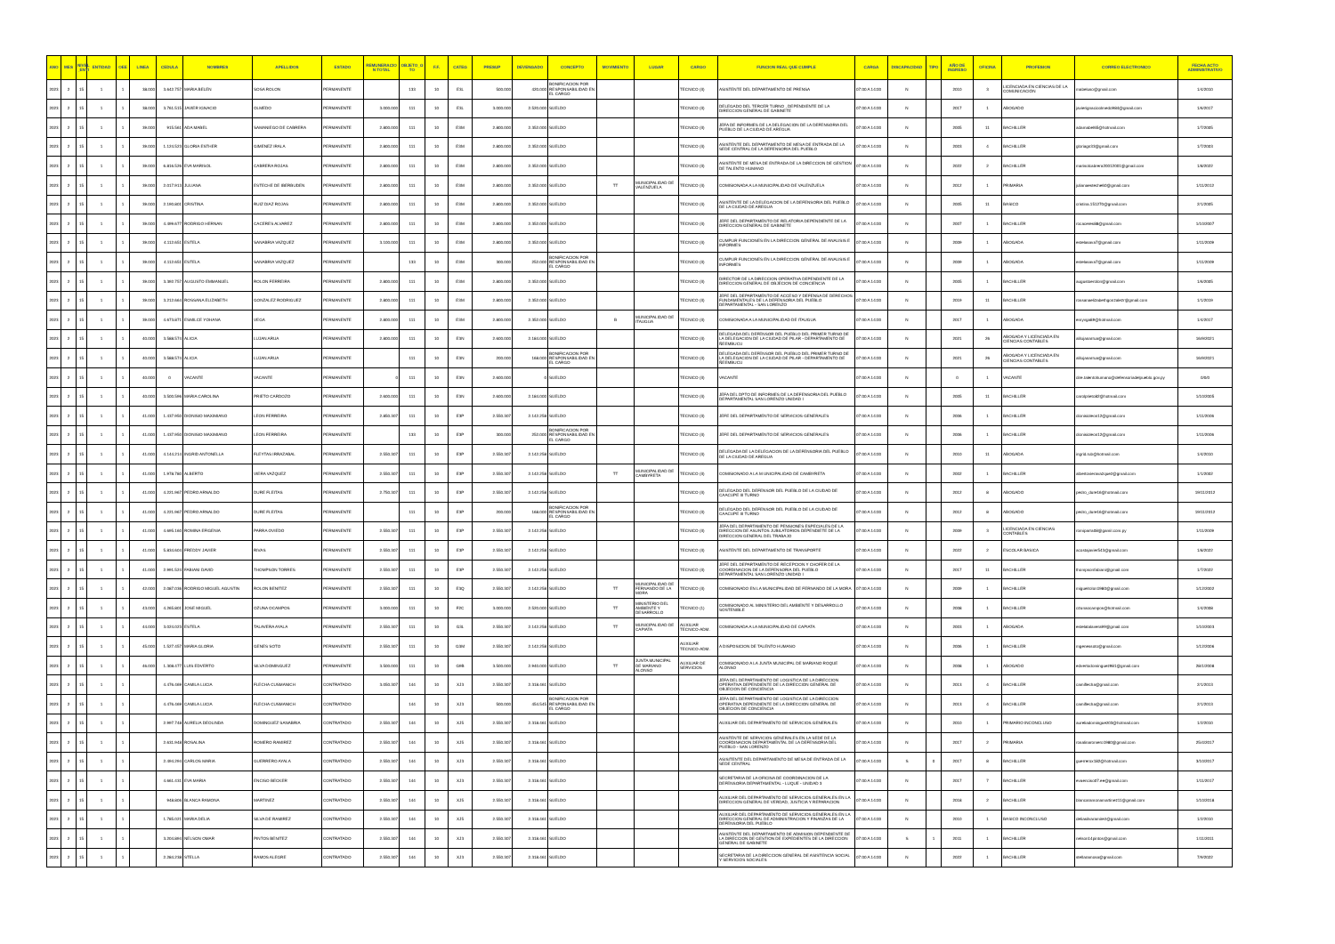| ANO | MES | NIVEL _ENTI | ENTIDAD | OEE | LINEA | CEDULA | NOMBRES | APELLIDOS | ESTADO | REMUNERACIO N TOTAL | OBJETO_G TO | F.F. | CATEG | PRESUP | DEVENGADO | CONCEPTO | MOVIMIENTO | LUGAR | CARGO | FUNCION REAL QUE CUMPLE | CARGA | DISCAPACIDAD | TIPO | AÑO DE INGRESO | OFICINA | PROFESION | CORREO ELECTRONICO | FECHA ACTO ADMINISTRATIVO |
| --- | --- | --- | --- | --- | --- | --- | --- | --- | --- | --- | --- | --- | --- | --- | --- | --- | --- | --- | --- | --- | --- | --- | --- | --- | --- | --- | --- | --- |
| 2023 | 2 | 15 | 1 | 1 | 38.000 | 3.642.757 | MARIA BELEN | SOSA ROLON | PERMANENTE | | 133 | 10 | E3L | 500.000 | 420.000 | BONIFICACION POR RESPONSABILIDAD EN EL CARGO | | | TECNICO (II) | ASISTENTE DEL DEPARTAMENTO DE PRENSA | 07:00 A 14:00 | N | | 2010 | 3 | LICENCIADA EN CIENCIAS DE LA COMUNICACIÓN | mabeluso@gmail.com | 1/4/2010 |
| 2023 | 2 | 15 | 1 | 1 | 38.000 | 3.761.515 | JAVIER IGNACIO | OLMEDO | PERMANENTE | 3.000.000 | 111 | 10 | E3L | 3.000.000 | 2.520.000 | SUELDO | | | TECNICO (II) | DELEGADO DEL TERCER TURNO , DEPENDIENTE DE LA DIRECCION GENERAL DE GABINETE | 07:00 A 14:00 | N | | 2017 | 1 | ABOGADO | javierignacioolmedo984@gmail.com | 1/6/2017 |
| 2023 | 2 | 15 | 1 | 1 | 39.000 | 915.561 | ADA MABEL | SAMANIEGO DE CABRERA | PERMANENTE | 2.800.000 | 111 | 10 | E3M | 2.800.000 | 2.352.000 | SUELDO | | | TECNICO (II) | JEFA DE INFORMES DE LA DELEGACION DE LA DEFENSORIA DEL PUEBLO DE LA CIUDAD DE AREGUA | 07:00 A 14:00 | N | | 2005 | 11 | BACHILLER | adamabel65@hotmail.com | 1/7/2005 |
| 2023 | 2 | 15 | 1 | 1 | 39.000 | 1.124.523 | GLORIA ESTHER | GIMENEZ IRALA | PERMANENTE | 2.800.000 | 111 | 10 | E3M | 2.800.000 | 2.352.000 | SUELDO | | | TECNICO (II) | ASISTENTE DEL DEPARTAMENTO DE MESA DE ENTRADA DE LA SEDE CENTRAL DE LA DEFENSORIA DEL PUEBLO | 07:00 A 14:00 | N | | 2003 | 4 | BACHILLER | gloriagn33@gmail.com | 1/7/2003 |
| 2023 | 2 | 15 | 1 | 1 | 39.000 | 6.816.526 | EVA MARISOL | CABRERA ROJAS | PERMANENTE | 2.800.000 | 111 | 10 | E3M | 2.800.000 | 2.352.000 | SUELDO | | | TECNICO (II) | ASISTENTE DE MESA DE ENTRADA DE LA DIRECCION DE GESTION DE TALENTO HUMANO | 07:00 A 14:00 | N | | 2022 | 2 | BACHILLER | marisolcabrera20012001@gmail.com | 1/8/2022 |
| 2023 | 2 | 15 | 1 | 1 | 39.000 | 2.017.913 | JULIANA | ESTECHE DE IBERBUDEN | PERMANENTE | 2.800.000 | 111 | 10 | E3M | 2.800.000 | 2.352.000 | SUELDO | TT | MUNICIPALIDAD DE VALENZUELA | TECNICO (II) | COMISIONADA A LA MUNICIPALIDAD DE VALENZUELA | 07:00 A 14:00 | N | | 2012 | 1 | PRIMARIA | julianaesteche60@gmail.com | 1/11/2012 |
| 2023 | 2 | 15 | 1 | 1 | 39.000 | 2.190.801 | CRISTINA | RUIZ DIAZ ROJAS | PERMANENTE | 2.800.000 | 111 | 10 | E3M | 2.800.000 | 2.352.000 | SUELDO | | | TECNICO (II) | ASISTENTE DE LA DELEGACION DE LA DEFENSORIA DEL PUEBLO DE LA CIUDAD DE AREGUA | 07:00 A 14:00 | N | | 2005 | 11 | BASICO | cristina.151270@gmail.com | 2/1/2005 |
| 2023 | 2 | 15 | 1 | 1 | 39.000 | 4.499.677 | RODRIGO HERNAN | CACERES ALVAREZ | PERMANENTE | 2.800.000 | 111 | 10 | E3M | 2.800.000 | 2.352.000 | SUELDO | | | TECNICO (II) | JEFE DEL DEPARTAMENTO DE RELATORIA DEPENDIENTE DE LA DIRECCION GENERAL DE GABINETE | 07:00 A 14:00 | N | | 2007 | 1 | BACHILLER | rocaceres88@gmail.com | 1/10/2007 |
| 2023 | 2 | 15 | 1 | 1 | 39.000 | 4.112.651 | ESTELA | SANABRIA VAZQUEZ | PERMANENTE | 3.100.000 | 111 | 10 | E3M | 2.800.000 | 2.352.000 | SUELDO | | | TECNICO (II) | CUMPLIR FUNCIONES EN LA DIRECCION GENERAL DE ANALISIS E INFORMES | 07:00 A 14:00 | N | | 2009 | 1 | ABOGADA | estelasava7@gmail.com | 1/11/2009 |
| 2023 | 2 | 15 | 1 | 1 | 39.000 | 4.112.651 | ESTELA | SANABRIA VAZQUEZ | PERMANENTE | | 133 | 10 | E3M | 300.000 | 252.000 | BONIFICACION POR RESPONSABILIDAD EN EL CARGO | | | TECNICO (II) | CUMPLIR FUNCIONES EN LA DIRECCION GENERAL DE ANALISIS E INFORMES | 07:00 A 14:00 | N | | 2009 | 1 | ABOGADA | estelasava7@gmail.com | 1/11/2009 |
| 2023 | 2 | 15 | 1 | 1 | 39.000 | 3.392.757 | AUGUSTO EMMANUEL | ROLON FERREIRA | PERMANENTE | 2.800.000 | 111 | 10 | E3M | 2.800.000 | 2.352.000 | SUELDO | | | TECNICO (II) | DIRECTOR DE LA DIRECCION OPERATIVA DEPENDIENTE DE LA DIRECCION GENERAL DE OBJECION DE CONCIENCIA | 07:00 A 14:00 | N | | 2005 | 1 | BACHILLER | augustoerolon@gmail.com | 1/6/2005 |
| 2023 | 2 | 15 | 1 | 1 | 39.000 | 3.212.664 | ROSSANA ELIZABETH | GONZALEZ RODRIGUEZ | PERMANENTE | 2.800.000 | 111 | 10 | E3M | 2.800.000 | 2.352.000 | SUELDO | | | TECNICO (II) | JEFE DEL DEPARTAMENTO DE ACCESO Y DEFENSA DE DERECHOS FUNDAMENTALES DE LA DEFENSORIA DEL PUEBLO DEPARTAMENTAL - SAN LORENZO | 07:00 A 14:00 | N | | 2019 | 11 | BACHILLER | rossanaelizabethgonzalezr@gmail.com | 1/1/2019 |
| 2023 | 2 | 15 | 1 | 1 | 39.000 | 4.673.871 | ESMILCE YOHANA | VEGA | PERMANENTE | 2.800.000 | 111 | 10 | E3M | 2.800.000 | 2.352.000 | SUELDO | B | MUNICIPALIDAD DE ITAUGUA | TECNICO (II) | COMISIONADA A LA MUNICIPALIDAD DE ITAUGUA | 07:00 A 14:00 | N | | 2017 | 1 | ABOGADA | emyvga89@hotmail.com | 1/4/2017 |
| 2023 | 2 | 15 | 1 | 1 | 40.000 | 3.588.574 | ALICIA | LUJAN ARUA | PERMANENTE | 2.800.000 | 111 | 10 | E3N | 2.600.000 | 2.184.000 | SUELDO | | | TECNICO (II) | DELEGADA DEL DEFENSOR DEL PUEBLO DEL PRIMER TURNO DE LA DELEGACION DE LA CIUDAD DE PILAR - DEPARTAMENTO DE ÑEEMBUCU | 07:00 A 14:00 | N | | 2021 | 26 | ABOGADA Y LICENCIADA EN CIENCIAS CONTABLES | alilujanarrua@gmail.com | 16/9/2021 |
| 2023 | 2 | 15 | 1 | 1 | 40.000 | 3.588.574 | ALICIA | LUJAN ARUA | PERMANENTE | | 111 | 10 | E3N | 200.000 | 168.000 | BONIFICACION POR RESPONSABILIDAD EN EL CARGO | | | TECNICO (II) | DELEGADA DEL DEFENSOR DEL PUEBLO DEL PRIMER TURNO DE LA DELEGACION DE LA CIUDAD DE PILAR - DEPARTAMENTO DE ÑEEMBUCU | 07:00 A 14:00 | N | | 2021 | 26 | ABOGADA Y LICENCIADA EN CIENCIAS CONTABLES | alilujanarrua@gmail.com | 16/9/2021 |
| 2023 | 2 | 15 | 1 | 1 | 40.000 | 0 | VACANTE | VACANTE | PERMANENTE | 0 | 111 | 10 | E3N | 2.600.000 | 0 | SUELDO | | | TECNICO (II) | VACANTE | 07:00 A 14:00 | N | | 0 | 1 | VACANTE | dire.talentohumano@defensoriadelpueblo.gov.py | 0/0/0 |
| 2023 | 2 | 15 | 1 | 1 | 40.000 | 3.500.596 | MARIA CAROLINA | PRIETO CARDOZO | PERMANENTE | 2.600.000 | 111 | 10 | E3N | 2.600.000 | 2.184.000 | SUELDO | | | TECNICO (II) | JEFA DEL DPTO DE INFORMES DE LA DEFENSORIA DEL PUEBLO DEPARTAMENTAL SAN LORENZO UNIDAD I | 07:00 A 14:00 | N | | 2005 | 11 | BACHILLER | carolprieto82@hotmail.com | 1/10/2005 |
| 2023 | 2 | 15 | 1 | 1 | 41.000 | 1.437.950 | DIONISIO MAXIMIANO | LEON FERREIRA | PERMANENTE | 2.850.307 | 111 | 10 | E3P | 2.550.307 | 2.142.258 | SUELDO | | | TECNICO (II) | JEFE DEL DEPARTAMENTO DE SERVICIOS GENERALES | 07:00 A 14:00 | N | | 2006 | 1 | BACHILLER | dionisioleon12@gmail.com | 1/11/2006 |
| 2023 | 2 | 15 | 1 | 1 | 41.000 | 1.437.950 | DIONISIO MAXIMIANO | LEON FERREIRA | PERMANENTE | | 133 | 10 | E3P | 300.000 | 252.000 | BONIFICACION POR RESPONSABILIDAD EN EL CARGO | | | TECNICO (II) | JEFE DEL DEPARTAMENTO DE SERVICIOS GENERALES | 07:00 A 14:00 | N | | 2006 | 1 | BACHILLER | dionisioleon12@gmail.com | 1/11/2006 |
| 2023 | 2 | 15 | 1 | 1 | 41.000 | 4.144.214 | INGRID ANTONELLA | FLEYTAS IRRAZABAL | PERMANENTE | 2.550.307 | 111 | 10 | E3P | 2.550.307 | 2.142.258 | SUELDO | | | TECNICO (II) | DELEGADA DE LA DELEGACION DE LA DEFENSORIA DEL PUEBLO DE LA CIUDAD DE AREGUA | 07:00 A 14:00 | N | | 2010 | 11 | ABOGADA | ingrid.rub@hotmail.com | 1/4/2010 |
| 2023 | 2 | 15 | 1 | 1 | 41.000 | 1.978.780 | ALBERTO | VIERA VAZQUEZ | PERMANENTE | 2.550.307 | 111 | 10 | E3P | 2.550.307 | 2.142.258 | SUELDO | TT | MUNICIPALIDAD DE CAMBYRETA | TECNICO (II) | COMISIONADO A LA M UNICIPALIDAD DE CAMBYRETA | 07:00 A 14:00 | N | | 2002 | 1 | BACHILLER | albertovieravazquez@gmail.com | 1/1/2002 |
| 2023 | 2 | 15 | 1 | 1 | 41.000 | 4.221.967 | PEDRO ARNALDO | DURE FLEITAS | PERMANENTE | 2.750.307 | 111 | 10 | E3P | 2.550.307 | 2.142.258 | SUELDO | | | TECNICO (II) | DELEGADO DEL DEFENSOR DEL PUEBLO DE LA CIUDAD DE CAACUPE III TURNO | 07:00 A 14:00 | N | | 2012 | 8 | ABOGADO | pedro_dure16@hotmail.com | 19/11/2012 |
| 2023 | 2 | 15 | 1 | 1 | 41.000 | 4.221.967 | PEDRO ARNALDO | DURE FLEITAS | PERMANENTE | | 111 | 10 | E3P | 200.000 | 168.000 | BONIFICACION POR RESPONSABILIDAD EN EL CARGO | | | TECNICO (II) | DELEGADO DEL DEFENSOR DEL PUEBLO DE LA CIUDAD DE CAACUPE III TURNO | 07:00 A 14:00 | N | | 2012 | 8 | ABOGADO | pedro_dure16@hotmail.com | 19/11/2012 |
| 2023 | 2 | 15 | 1 | 1 | 41.000 | 4.695.160 | ROMINA EFIGENIA | PARRA OVIEDO | PERMANENTE | 2.550.307 | 111 | 10 | E3P | 2.550.307 | 2.142.258 | SUELDO | | | TECNICO (II) | JEFA DEL DEPARTAMENTO DE PENSIONES ESPECIALES DE LA DIRECCION DE ASUNTOS JUBILATORIOS DEPENDIETE DE LA DIRECCION GENERAL DEL TRABAJO | 07:00 A 14:00 | N | | 2009 | 3 | LICENCIADA EN CIENCIAS CONTABLES | romiparra08@gamil.com.py | 1/11/2009 |
| 2023 | 2 | 15 | 1 | 1 | 41.000 | 5.834.604 | FREDDY JAVIER | RIVAS | PERMANENTE | 2.550.307 | 111 | 10 | E3P | 2.550.307 | 2.142.258 | SUELDO | | | TECNICO (II) | ASISTENTE DEL DEPARTAMENTO DE TRANSPORTE | 07:00 A 14:00 | N | | 2022 | 2 | ESCOLAR BASICA | acostajavier543@gmail.com | 1/8/2022 |
| 2023 | 2 | 15 | 1 | 1 | 41.000 | 2.991.524 | FABIANI DAVID | THOMPSON TORRES | PERMANENTE | 2.550.307 | 111 | 10 | E3P | 2.550.307 | 2.142.258 | SUELDO | | | TECNICO (II) | JEFE DEL DEPARTAMENTO DE RECEPCION Y CHOFER DE LA COORDINACION DE LA DEFENSORIA DEL PUEBLO DEPARTAMENTAL SAN LORENZO UNIDAD I | 07:00 A 14:00 | N | | 2017 | 11 | BACHILLER | thompsonfabiani@gmail.com | 1/7/2022 |
| 2023 | 2 | 15 | 1 | 1 | 42.000 | 2.087.036 | RODRIGO MIGUEL AGUSTIN | ROLON BENITEZ | PERMANENTE | 2.550.307 | 111 | 10 | E3Q | 2.550.307 | 2.142.258 | SUELDO | TT | MUNICIPALIDAD DE FERNANDO DE LA MORA | TECNICO (II) | COMISIONADO EN LA MUNICIPALIDAD DE FERNANDO DE LA MORA | 07:00 A 14:00 | N | | 2009 | 1 | BACHILLER | miguelrolon1980@gmail.com | 1/12/2002 |
| 2023 | 2 | 15 | 1 | 1 | 43.000 | 4.265.801 | JOSE MIGUEL | OZUNA OCAMPOS | PERMANENTE | 3.000.000 | 111 | 10 | F2C | 3.000.000 | 2.520.000 | SUELDO | TT | MINISTERIO DEL AMBIENTE Y DESARROLLO | TECNICO (1) | COMISIONADO AL MINISTERIO DEL AMBIENTE Y DESARROLLO SOSTENIBLE | 07:00 A 14:00 | N | | 2008 | 1 | BACHILLER | ozunaocampos@hotmail.com | 1/4/2008 |
| 2023 | 2 | 15 | 1 | 1 | 44.000 | 3.024.023 | ESTELA | TALAVERA AYALA | PERMANENTE | 2.550.307 | 111 | 10 | G3L | 2.550.307 | 2.142.258 | SUELDO | TT | MUNICIPALIDAD DE CAPIATA | AUXILIAR TECNICO-ADM. | COMISIONADA A LA MUNICIPALIDAD DE CAPIATA | 07:00 A 14:00 | N | | 2003 | 1 | ABOGADA | estelatalavera99@gmail.com | 1/10/2003 |
| 2023 | 2 | 15 | 1 | 1 | 45.000 | 1.527.457 | MARIA GLORIA | GENES SOTO | PERMANENTE | 2.550.307 | 111 | 10 | G3M | 2.550.307 | 2.142.258 | SUELDO | | | AUXILIAR TECNICO-ADM. | A DISPOSICION DE TALENTO HUMANO | 07:00 A 14:00 | N | | 2006 | 1 | BACHILLER | mgenessoto@gmail.com | 1/12/2006 |
| 2023 | 2 | 15 | 1 | 1 | 46.000 | 1.308.477 | LUIS EDVERTO | SILVA DOMINGUEZ | PERMANENTE | 3.500.000 | 111 | 10 | G9B | 3.500.000 | 2.940.000 | SUELDO | TT | JUNTA MUNICIPAL DE MARIANO ALONSO | AUXILIAR DE SERVICIOS | COMISIONADO A LA JUNTA MUNICIPAL DE MARIANO ROQUE ALONSO | 07:00 A 14:00 | N | | 2008 | 1 | ABOGADO | edvertodominguez981@gmail.com | 28/1/2008 |
| 2023 | 2 | 15 | 1 | 1 | | 4.476.469 | CAMILA LUCIA | FLECHA CUSMANICH | CONTRATADO | 3.050.307 | 144 | 10 | XJ3 | 2.550.307 | 2.318.461 | SUELDO | | | | JEFA DEL DEPARTAMENTO DE LOGISTICA DE LA DIRECCION OPERATIVA DEPENDIENTE DE LA DIRECCION GENERAL DE OBJECION DE CONCIENCIA | 07:00 A 14:00 | N | | 2013 | 4 | BACHILLER | camiflecha@gmail.com | 2/1/2013 |
| 2023 | 2 | 15 | 1 | 1 | | 4.476.469 | CAMILA LUCIA | FLECHA CUSMANICH | CONTRATADO | | 144 | 10 | XJ3 | 500.000 | 454.545 | BONIFICACION POR RESPONSABILIDAD EN EL CARGO | | | | JEFA DEL DEPARTAMENTO DE LOGISTICA DE LA DIRECCION OPERATIVA DEPENDIENTE DE LA DIRECCION GENERAL DE OBJECION DE CONCIENCIA | 07:00 A 14:00 | N | | 2013 | 4 | BACHILLER | camiflecha@gmail.com | 2/1/2013 |
| 2023 | 2 | 15 | 1 | 1 | | 2.997.748 | AURELIA DEOLINDA | DOMINGUEZ SANABRIA | CONTRATADO | 2.550.307 | 144 | 10 | XJ5 | 2.550.307 | 2.318.461 | SUELDO | | | | AUXILIAR DEL DEPARTAMENTO DE SERVICIOS GENERALES | 07:00 A 14:00 | N | | 2010 | 1 | PRIMARIO INCONCLUSO | aureliadominguez03@hotmail.com | 1/2/2010 |
| 2023 | 2 | 15 | 1 | 1 | | 2.631.948 | ROSALINA | ROMERO RAMIREZ | CONTRATADO | 2.550.307 | 144 | 10 | XJ5 | 2.550.307 | 2.318.461 | SUELDO | | | | ASISTENTE DE SERVICIOS GENERALES EN LA SEDE DE LA COORDINACION DEPARTAMENTAL DE LA DEFENSORIA DEL PUEBLO - SAN LORENZO | 07:00 A 14:00 | N | | 2017 | 2 | PRIMARIA | rosalinaromero1980@gmail.com | 25/4/2017 |
| 2023 | 2 | 15 | 1 | 1 | | 2.494.294 | CARLOS MARIA | GUERRERO AYALA | CONTRATADO | 2.550.307 | 144 | 10 | XJ3 | 2.550.307 | 2.318.461 | SUELDO | | | | ASISITENTE DEL DEPARTAMENTO DE MESA DE ENTRADA DE LA SEDE CENTRAL | 07:00 A 14:00 | S | 0 | 2017 | 8 | BACHILLER | guerrerox182@hotmail.com | 3/10/2017 |
| 2023 | 2 | 15 | 1 | 1 | | 4.661.431 | EVA MARIA | ENCISO BECKER | CONTRATADO | 2.550.307 | 144 | 10 | XJ3 | 2.550.307 | 2.318.461 | SUELDO | | | | SECRETARIA DE LA OFICINA DE COORDINACION DE LA DEFENSORIA DEPARTAMENTAL - LUQUE - UNIDAD 3 | 07:00 A 14:00 | N | | 2017 | 7 | BACHILLER | evaenciso07.ee@gmail.com | 1/11/2017 |
| 2023 | 2 | 15 | 1 | 1 | | 948.806 | BLANCA RAMONA | MARTINEZ | CONTRATADO | 2.550.307 | 144 | 10 | XJ5 | 2.550.307 | 2.318.461 | SUELDO | | | | AUXILIAR DEL DEPARTAMENTO DE SERVICIOS GENERALES EN LA DIRECCION GENERAL DE VERDAD, JUSTICIA Y REPARACION | 07:00 A 14:00 | N | | 2018 | 2 | BACHILLER | blancaramonamartinez11@gmail.com | 1/10/2018 |
| 2023 | 2 | 15 | 1 | 1 | | 1.785.021 | MARIA DELIA | SILVA DE RAMIREZ | CONTRATADO | 2.550.307 | 144 | 10 | XJ5 | 2.550.307 | 2.318.461 | SUELDO | | | | AUXILIAR DEL DEPARTAMENTO DE SERVICIOS GENERALES EN LA DIRECCION GENERAL DE ADMINISTRACION Y FINANZAS DE LA DEFENSORIA DEL PUEBLO | 07:00 A 14:00 | N | | 2010 | 1 | BASICO INCONCLUSO | deliasilvaramirez@gmail.com | 1/2/2010 |
| 2023 | 2 | 15 | 1 | 1 | | 3.204.894 | NELSON OMAR | PINTOS BENITEZ | CONTRATADO | 2.550.307 | 144 | 10 | XJ3 | 2.550.307 | 2.318.461 | SUELDO | | | | ASISTENTE DEL DEPARTAMENTO DE ADMISION DEPENDIENTE DE LA DIRECCION DE GESTION DE EXPEDIENTES DE LA DIRECCION GENERAL DE GABINETE | 07:00 A 14:00 | S | 1 | 2011 | 1 | BACHILLER | nelson14pintos@gmail.com | 1/11/2011 |
| 2023 | 2 | 15 | 1 | 1 | | 2.284.238 | STELLA | RAMOS ALEGRE | CONTRATADO | 2.550.307 | 144 | 10 | XJ3 | 2.550.307 | 2.318.461 | SUELDO | | | | SECRETARIA DE LA DIRECCION GENERAL DE ASISTENCIA SOCIAL Y SERVICIOS SOCIALES | 07:00 A 14:00 | N | | 2022 | 1 | BACHILLER | stellaramosa@gmail.com | 7/9/2022 |